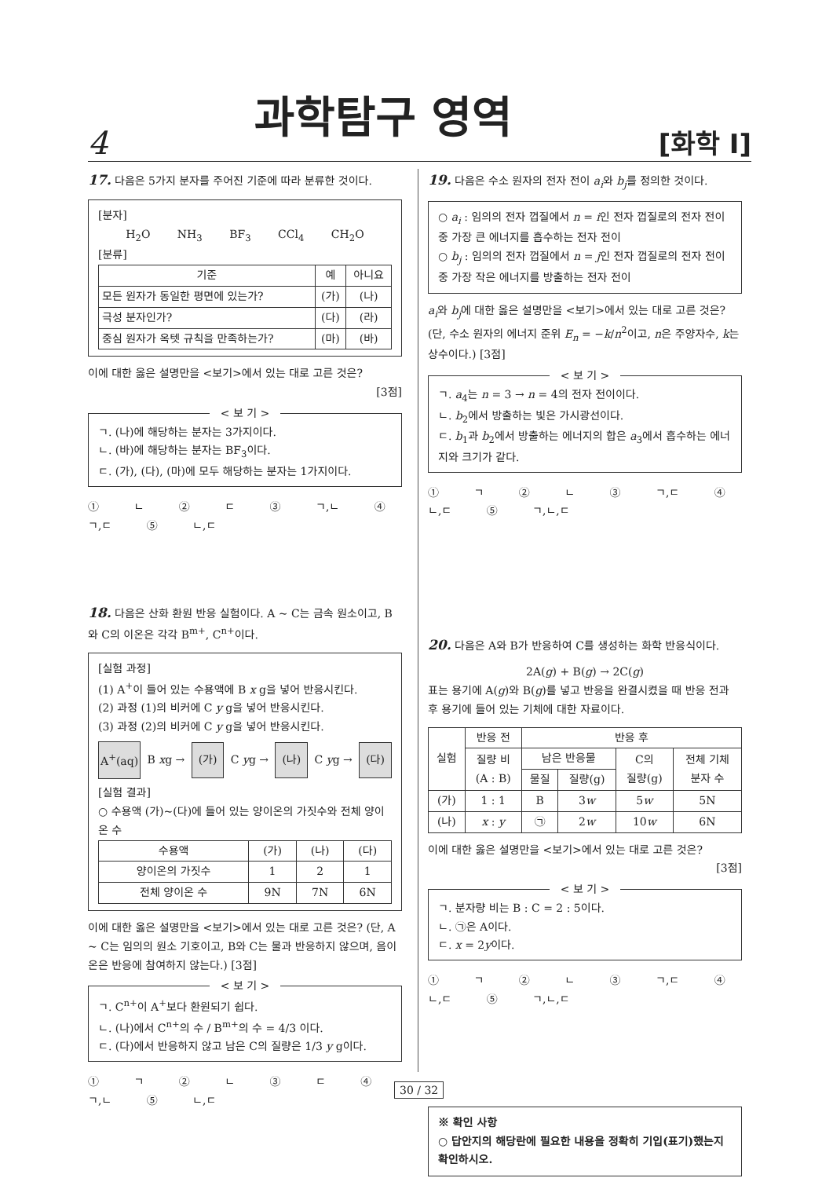4 과학탐구 영역 [화학 Ⅰ]
17. 다음은 5가지 분자를 주어진 기준에 따라 분류한 것이다.
[분자]
H<sub>2</sub>O NH<sub>3</sub> BF<sub>3</sub> CCl<sub>4</sub> CH<sub>2</sub>O
[분류]
| 기준 | 예 | 아니요 |
| --- | --- | --- |
| 모든 원자가 동일한 평면에 있는가? | (가) | (나) |
| 극성 분자인가? | (다) | (라) |
| 중심 원자가 옥텟 규칙을 만족하는가? | (마) | (바) |
이에 대한 옳은 설명만을 <보기>에서 있는 대로 고른 것은?
[3점]
< 보 기 >
ㄱ. (나)에 해당하는 분자는 3가지이다.
ㄴ. (바)에 해당하는 분자는 BF<sub>3</sub>이다.
ㄷ. (가), (다), (마)에 모두 해당하는 분자는 1가지이다.
① ㄴ ② ㄷ ③ ㄱ,ㄴ ④ ㄱ,ㄷ ⑤ ㄴ,ㄷ
18. 다음은 산화 환원 반응 실험이다. A ~ C는 금속 원소이고, B와 C의 이온은 각각 B<sup>m+</sup>, C<sup>n+</sup>이다.
[실험 과정]
(1) A<sup>+</sup>이 들어 있는 수용액에 B x g을 넣어 반응시킨다.
(2) 과정 (1)의 비커에 C y g을 넣어 반응시킨다.
(3) 과정 (2)의 비커에 C y g을 넣어 반응시킨다.
A<sup>+</sup>(aq) B xg → (가) C yg → (나) C yg → (다)
[실험 결과]
○ 수용액 (가)~(다)에 들어 있는 양이온의 가짓수와 전체 양이온 수
| 수용액 | (가) | (나) | (다) |
| --- | --- | --- | --- |
| 양이온의 가짓수 | 1 | 2 | 1 |
| 전체 양이온 수 | 9N | 7N | 6N |
이에 대한 옳은 설명만을 <보기>에서 있는 대로 고른 것은? (단, A ~ C는 임의의 원소 기호이고, B와 C는 물과 반응하지 않으며, 음이온은 반응에 참여하지 않는다.) [3점]
< 보 기 >
ㄱ. C<sup>n+</sup>이 A<sup>+</sup>보다 환원되기 쉽다.
ㄴ. (나)에서 C<sup>n+</sup>의 수 / B<sup>m+</sup>의 수 = 4/3 이다.
ㄷ. (다)에서 반응하지 않고 남은 C의 질량은 1/3 y g이다.
① ㄱ ② ㄴ ③ ㄷ ④ ㄱ,ㄴ ⑤ ㄴ,ㄷ
19. 다음은 수소 원자의 전자 전이 a<sub>i</sub>와 b<sub>j</sub>를 정의한 것이다.
○ a<sub>i</sub> : 임의의 전자 껍질에서 n = i인 전자 껍질로의 전자 전이 중 가장 큰 에너지를 흡수하는 전자 전이
○ b<sub>j</sub> : 임의의 전자 껍질에서 n = j인 전자 껍질로의 전자 전이 중 가장 작은 에너지를 방출하는 전자 전이
a<sub>i</sub>와 b<sub>j</sub>에 대한 옳은 설명만을 <보기>에서 있는 대로 고른 것은? (단, 수소 원자의 에너지 준위 E<sub>n</sub> = −k/n<sup>2</sup>이고, n은 주양자수, k는 상수이다.) [3점]
< 보 기 >
ㄱ. a<sub>4</sub>는 n = 3 → n = 4의 전자 전이이다.
ㄴ. b<sub>2</sub>에서 방출하는 빛은 가시광선이다.
ㄷ. b<sub>1</sub>과 b<sub>2</sub>에서 방출하는 에너지의 합은 a<sub>3</sub>에서 흡수하는 에너지와 크기가 같다.
① ㄱ ② ㄴ ③ ㄱ,ㄷ ④ ㄴ,ㄷ ⑤ ㄱ,ㄴ,ㄷ
20. 다음은 A와 B가 반응하여 C를 생성하는 화학 반응식이다.
2A(g) + B(g) → 2C(g)
표는 용기에 A(g)와 B(g)를 넣고 반응을 완결시켰을 때 반응 전과 후 용기에 들어 있는 기체에 대한 자료이다.
| 실험 | 반응 전 | 반응 후 | | | |
| --- | --- | --- | --- | --- | --- |
| | 질량 비 (A : B) | 남은 반응물 | | C의 질량(g) | 전체 기체 분자 수 |
| | | 물질 | 질량(g) | | |
| (가) | 1 : 1 | B | 3 w | 5 w | 5N |
| (나) | x : y | ㉠ | 2 w | 10 w | 6N |
이에 대한 옳은 설명만을 <보기>에서 있는 대로 고른 것은?
[3점]
< 보 기 >
ㄱ. 분자량 비는 B : C = 2 : 5이다.
ㄴ. ㉠은 A이다.
ㄷ. x = 2y이다.
① ㄱ ② ㄴ ③ ㄱ,ㄷ ④ ㄴ,ㄷ ⑤ ㄱ,ㄴ,ㄷ
※ 확인 사항
○ 답안지의 해당란에 필요한 내용을 정확히 기입(표기)했는지 확인하시오.
30 / 32